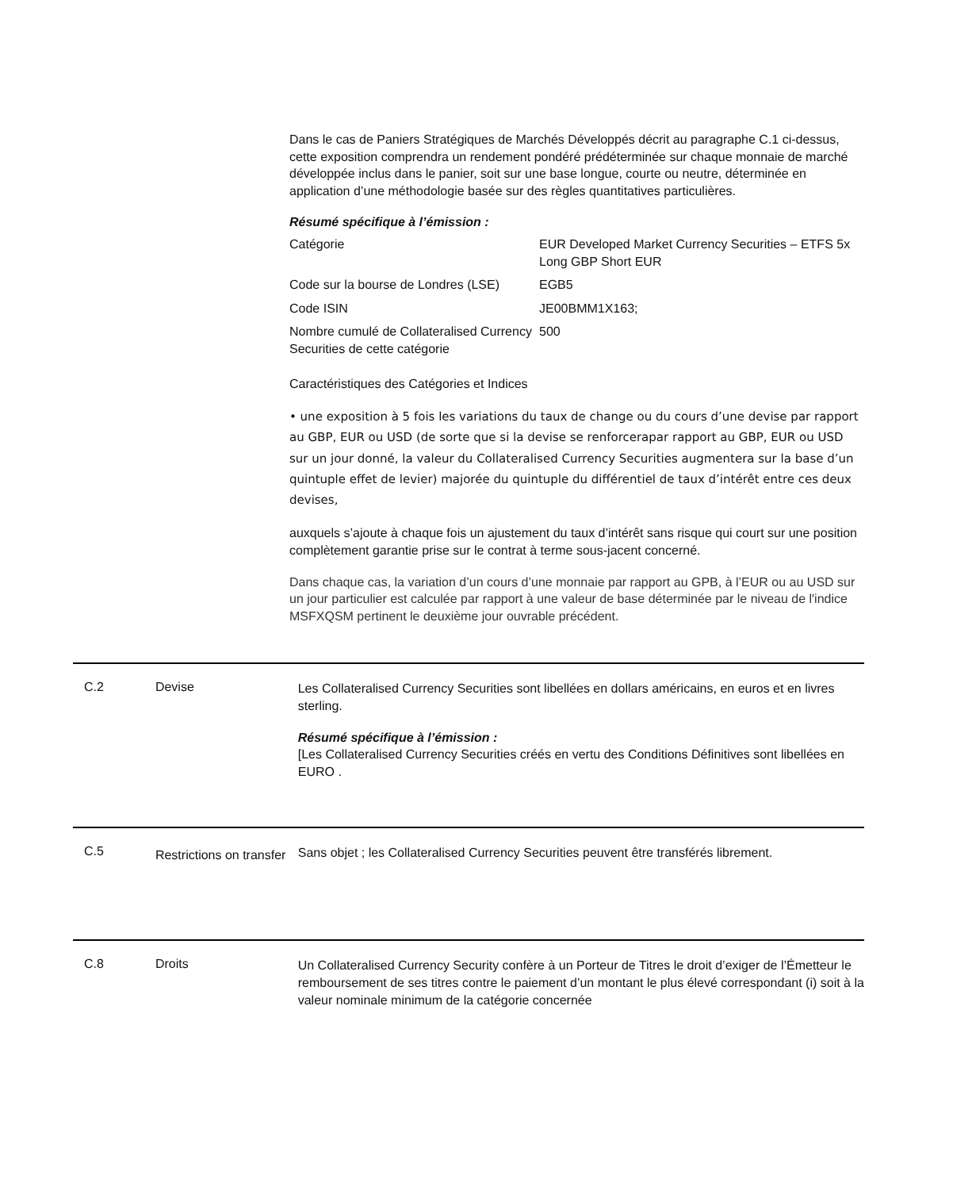Dans le cas de Paniers Stratégiques de Marchés Développés décrit au paragraphe C.1 ci-dessus, cette exposition comprendra un rendement pondéré prédéterminée sur chaque monnaie de marché développée inclus dans le panier, soit sur une base longue, courte ou neutre, déterminée en application d’une méthodologie basée sur des règles quantitatives particulières.
Résumé spécifique à l’émission :
| Catégorie | EUR Developed Market Currency Securities – ETFS 5x Long GBP Short EUR |
| Code sur la bourse de Londres (LSE) | EGB5 |
| Code ISIN | JE00BMM1X163; |
| Nombre cumulé de Collateralised Currency Securities de cette catégorie | 500 |
Caractéristiques des Catégories et Indices
• une exposition à 5 fois les variations du taux de change ou du cours d’une devise par rapport au GBP, EUR ou USD (de sorte que si la devise se renforcerapar rapport au GBP, EUR ou USD sur un jour donné, la valeur du Collateralised Currency Securities augmentera sur la base d’un quintuple effet de levier) majorée du quintuple du différentiel de taux d’intérêt entre ces deux devises,
auxquels s’ajoute à chaque fois un ajustement du taux d’intérêt sans risque qui court sur une position complètement garantie prise sur le contrat à terme sous-jacent concerné.
Dans chaque cas, la variation d’un cours d’une monnaie par rapport au GPB, à l’EUR ou au USD sur un jour particulier est calculée par rapport à une valeur de base déterminée par le niveau de l'indice MSFXQSM pertinent le deuxième jour ouvrable précédent.
C.2 Devise
Les Collateralised Currency Securities sont libellées en dollars américains, en euros et en livres sterling.
Résumé spécifique à l’émission :
[Les Collateralised Currency Securities créés en vertu des Conditions Définitives sont libellées en EURO .
C.5
Restrictions on transfer
Sans objet ; les Collateralised Currency Securities peuvent être transférés librement.
C.8 Droits
Un Collateralised Currency Security confère à un Porteur de Titres le droit d’exiger de l’Émetteur le remboursement de ses titres contre le paiement d’un montant le plus élevé correspondant (i) soit à la valeur nominale minimum de la catégorie concernée